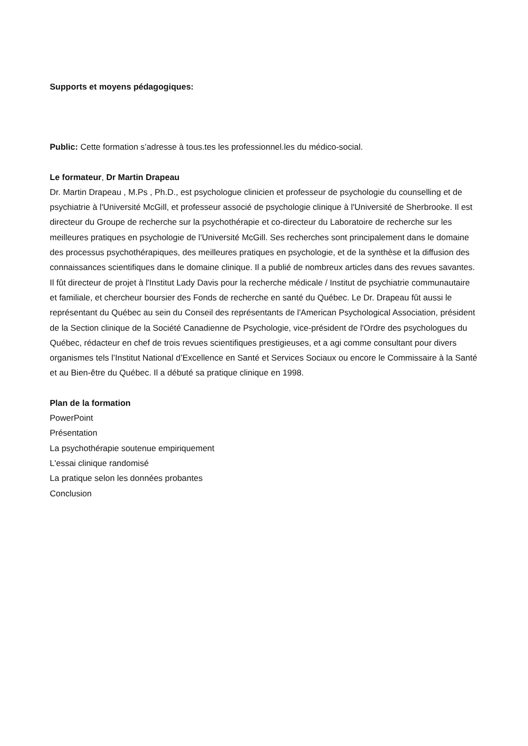Supports et moyens pédagogiques:
Public: Cette formation s’adresse à tous.tes les professionnel.les du médico-social.
Le formateur, Dr Martin Drapeau
Dr. Martin Drapeau , M.Ps , Ph.D., est psychologue clinicien et professeur de psychologie du counselling et de psychiatrie à l'Université McGill, et professeur associé de psychologie clinique à l'Université de Sherbrooke. Il est directeur du Groupe de recherche sur la psychothérapie et co-directeur du Laboratoire de recherche sur les meilleures pratiques en psychologie de l'Université McGill. Ses recherches sont principalement dans le domaine des processus psychothérapiques, des meilleures pratiques en psychologie, et de la synthèse et la diffusion des connaissances scientifiques dans le domaine clinique. Il a publié de nombreux articles dans des revues savantes. Il fût directeur de projet à l'Institut Lady Davis pour la recherche médicale / Institut de psychiatrie communautaire et familiale, et chercheur boursier des Fonds de recherche en santé du Québec. Le Dr. Drapeau fût aussi le représentant du Québec au sein du Conseil des représentants de l'American Psychological Association, président de la Section clinique de la Société Canadienne de Psychologie, vice-président de l'Ordre des psychologues du Québec, rédacteur en chef de trois revues scientifiques prestigieuses, et a agi comme consultant pour divers organismes tels l’Institut National d’Excellence en Santé et Services Sociaux ou encore le Commissaire à la Santé et au Bien-être du Québec. Il a débuté sa pratique clinique en 1998.
Plan de la formation
PowerPoint
Présentation
La psychothérapie soutenue empiriquement
L'essai clinique randomisé
La pratique selon les données probantes
Conclusion